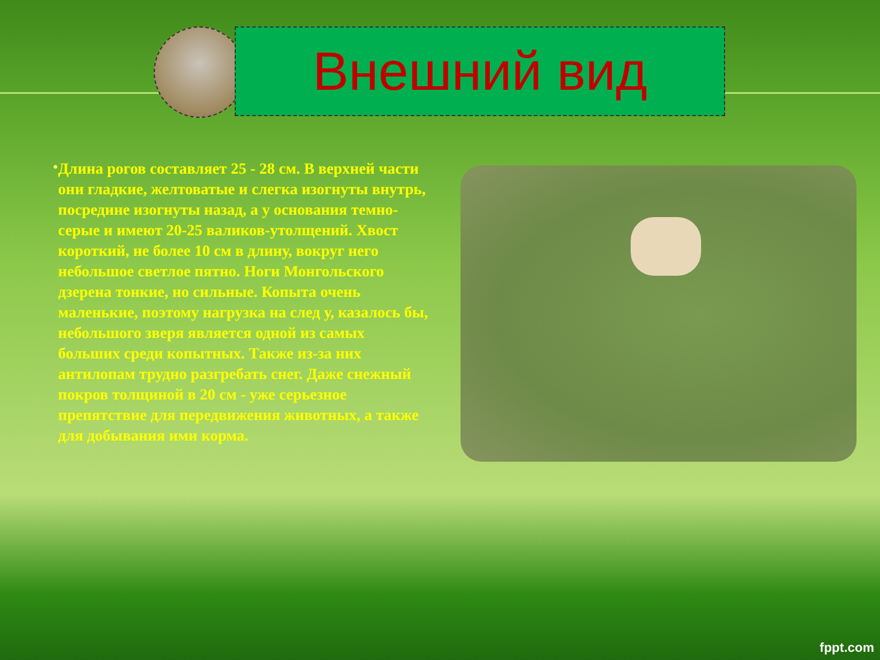Внешний вид
•
Длина рогов составляет 25 - 28 см. В верхней части они гладкие, желтоватые и слегка изогнуты внутрь, посредине изогнуты назад, а у основания темно-серые и имеют 20-25 валиков-утолщений. Хвост короткий, не более 10 см в длину, вокруг него небольшое светлое пятно. Ноги Монгольского дзерена тонкие, но сильные. Копыта очень маленькие, поэтому нагрузка на след у, казалось бы, небольшого зверя является одной из самых больших среди копытных. Также из-за них антилопам трудно разгребать снег. Даже снежный покров толщиной в 20 см - уже серьезное препятствие для передвижения животных, а также для добывания ими корма.
fppt.com